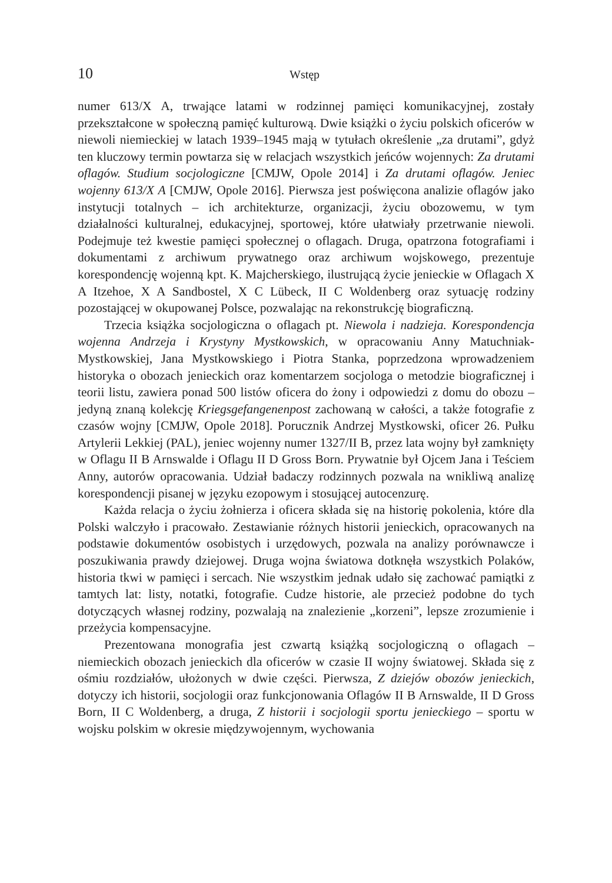10 Wstęp
numer 613/X A, trwające latami w rodzinnej pamięci komunikacyjnej, zostały przekształcone w społeczną pamięć kulturową. Dwie książki o życiu polskich oficerów w niewoli niemieckiej w latach 1939–1945 mają w tytułach określenie „za drutami”, gdyż ten kluczowy termin powtarza się w relacjach wszystkich jeńców wojennych: Za drutami oflagów. Studium socjologiczne [CMJW, Opole 2014] i Za drutami oflagów. Jeniec wojenny 613/X A [CMJW, Opole 2016]. Pierwsza jest poświęcona analizie oflagów jako instytucji totalnych – ich architekturze, organizacji, życiu obozowemu, w tym działalności kulturalnej, edukacyjnej, sportowej, które ułatwiały przetrwanie niewoli. Podejmuje też kwestie pamięci społecznej o oflagach. Druga, opatrzona fotografiami i dokumentami z archiwum prywatnego oraz archiwum wojskowego, prezentuje korespondencję wojenną kpt. K. Majcherskiego, ilustrującą życie jenieckie w Oflagach X A Itzehoe, X A Sandbostel, X C Lübeck, II C Woldenberg oraz sytuację rodziny pozostającej w okupowanej Polsce, pozwalając na rekonstrukcję biograficzną.
Trzecia książka socjologiczna o oflagach pt. Niewola i nadzieja. Korespondencja wojenna Andrzeja i Krystyny Mystkowskich, w opracowaniu Anny Matuchniak-Mystkowskiej, Jana Mystkowskiego i Piotra Stanka, poprzedzona wprowadzeniem historyka o obozach jenieckich oraz komentarzem socjologa o metodzie biograficznej i teorii listu, zawiera ponad 500 listów oficera do żony i odpowiedzi z domu do obozu – jedyną znaną kolekcję Kriegsgefangenenpost zachowaną w całości, a także fotografie z czasów wojny [CMJW, Opole 2018]. Porucznik Andrzej Mystkowski, oficer 26. Pułku Artylerii Lekkiej (PAL), jeniec wojenny numer 1327/II B, przez lata wojny był zamknięty w Oflagu II B Arnswalde i Oflagu II D Gross Born. Prywatnie był Ojcem Jana i Teściem Anny, autorów opracowania. Udział badaczy rodzinnych pozwala na wnikliwą analizę korespondencji pisanej w języku ezopowym i stosującej autocenzurę.
Każda relacja o życiu żołnierza i oficera składa się na historię pokolenia, które dla Polski walczyło i pracowało. Zestawianie różnych historii jenieckich, opracowanych na podstawie dokumentów osobistych i urzędowych, pozwala na analizy porównawcze i poszukiwania prawdy dziejowej. Druga wojna światowa dotknęła wszystkich Polaków, historia tkwi w pamięci i sercach. Nie wszystkim jednak udało się zachować pamiątki z tamtych lat: listy, notatki, fotografie. Cudze historie, ale przecież podobne do tych dotyczących własnej rodziny, pozwalają na znalezienie „korzeni”, lepsze zrozumienie i przeżycia kompensacyjne.
Prezentowana monografia jest czwartą książką socjologiczną o oflagach – niemieckich obozach jenieckich dla oficerów w czasie II wojny światowej. Składa się z ośmiu rozdziałów, ułożonych w dwie części. Pierwsza, Z dziejów obozów jenieckich, dotyczy ich historii, socjologii oraz funkcjonowania Oflagów II B Arnswalde, II D Gross Born, II C Woldenberg, a druga, Z historii i socjologii sportu jenieckiego – sportu w wojsku polskim w okresie międzywojennym, wychowania